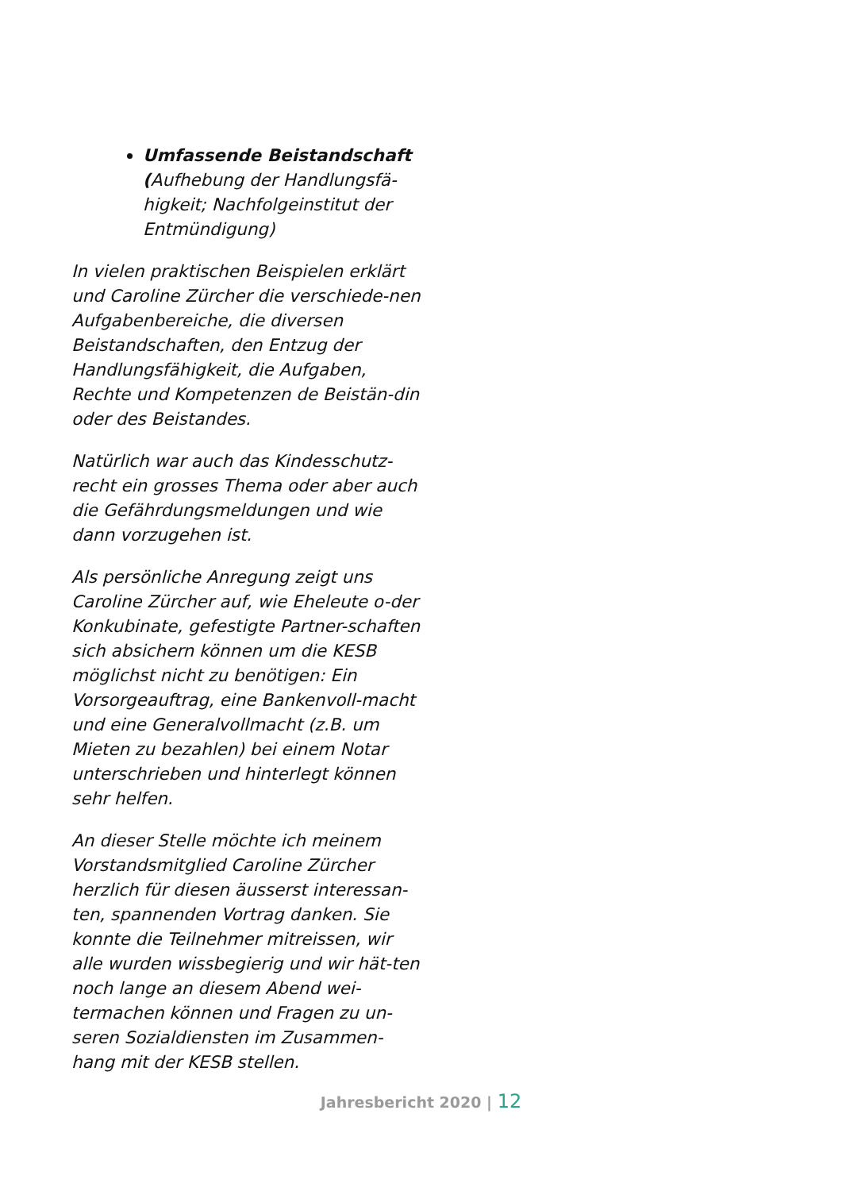Umfassende Beistandschaft
(Aufhebung der Handlungsfä-
higkeit; Nachfolgeinstitut der
Entmündigung)
In vielen praktischen Beispielen erklärt und Caroline Zürcher die verschiede-nen Aufgabenbereiche, die diversen Beistandschaften, den Entzug der Handlungsfähigkeit, die Aufgaben, Rechte und Kompetenzen de Beistän-din oder des Beistandes.
Natürlich war auch das Kindesschutz-recht ein grosses Thema oder aber auch die Gefährdungsmeldungen und wie dann vorzugehen ist.
Als persönliche Anregung zeigt uns Caroline Zürcher auf, wie Eheleute o-der Konkubinate, gefestigte Partner-schaften sich absichern können um die KESB möglichst nicht zu benötigen: Ein Vorsorgeauftrag, eine Bankenvoll-macht und eine Generalvollmacht (z.B. um Mieten zu bezahlen) bei einem Notar unterschrieben und hinterlegt können sehr helfen.
An dieser Stelle möchte ich meinem Vorstandsmitglied Caroline Zürcher herzlich für diesen äusserst interessan-ten, spannenden Vortrag danken. Sie konnte die Teilnehmer mitreissen, wir alle wurden wissbegierig und wir hät-ten noch lange an diesem Abend wei-termachen können und Fragen zu un-seren Sozialdiensten im Zusammen-hang mit der KESB stellen.
Jahresbericht 2020 | 12